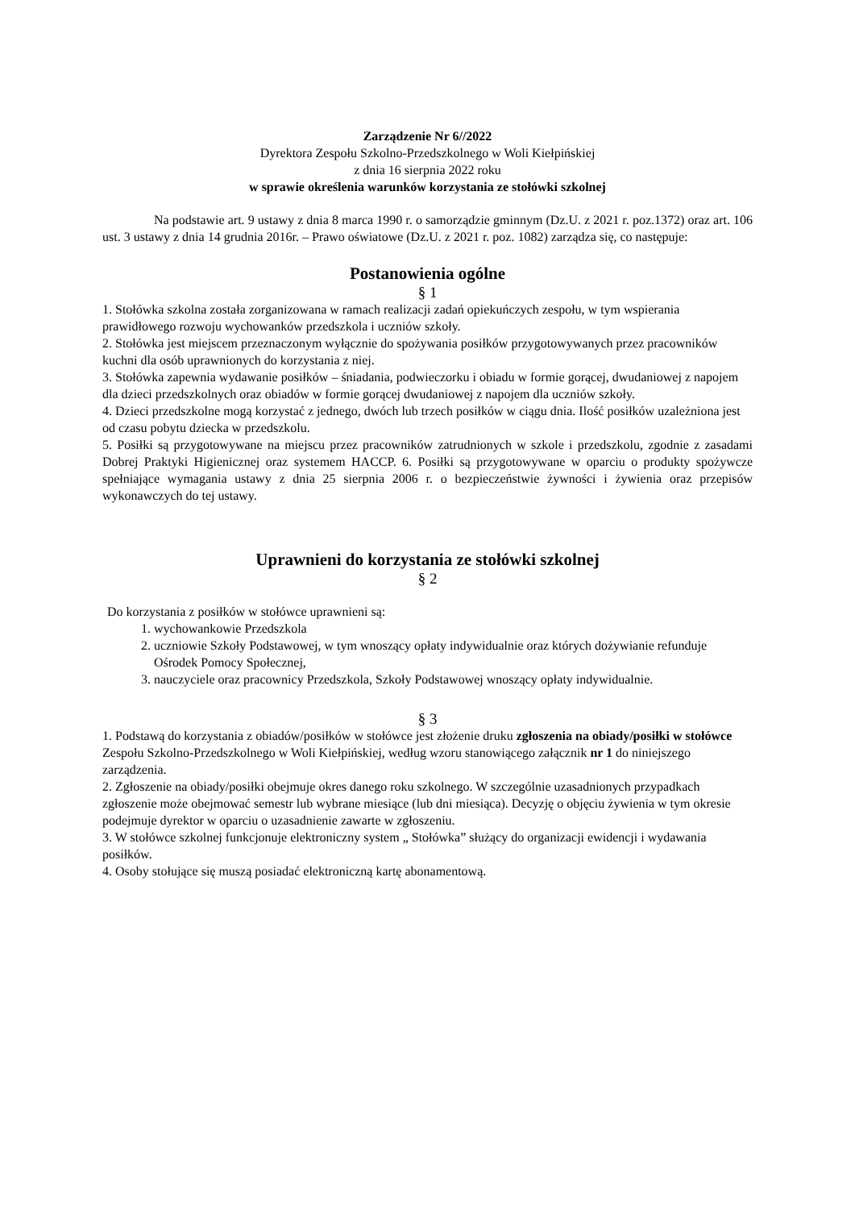Zarządzenie Nr 6//2022
Dyrektora Zespołu Szkolno-Przedszkolnego w Woli Kiełpińskiej
z dnia 16 sierpnia 2022 roku
w sprawie określenia warunków korzystania ze stołówki szkolnej
Na podstawie art. 9 ustawy z dnia 8 marca 1990 r. o samorządzie gminnym (Dz.U. z 2021 r. poz.1372) oraz art. 106 ust. 3 ustawy z dnia 14 grudnia 2016r. – Prawo oświatowe (Dz.U. z 2021 r. poz. 1082) zarządza się, co następuje:
Postanowienia ogólne
§ 1
1. Stołówka szkolna została zorganizowana w ramach realizacji zadań opiekuńczych zespołu, w tym wspierania prawidłowego rozwoju wychowanków przedszkola i uczniów szkoły.
2. Stołówka jest miejscem przeznaczonym wyłącznie do spożywania posiłków przygotowywanych przez pracowników kuchni dla osób uprawnionych do korzystania z niej.
3. Stołówka zapewnia wydawanie posiłków – śniadania, podwieczorku i obiadu w formie gorącej, dwudaniowej z napojem dla dzieci przedszkolnych oraz obiadów w formie gorącej dwudaniowej z napojem dla uczniów szkoły.
4. Dzieci przedszkolne mogą korzystać z jednego, dwóch lub trzech posiłków w ciągu dnia. Ilość posiłków uzależniona jest od czasu pobytu dziecka w przedszkolu.
5. Posiłki są przygotowywane na miejscu przez pracowników zatrudnionych w szkole i przedszkolu, zgodnie z zasadami Dobrej Praktyki Higienicznej oraz systemem HACCP. 6. Posiłki są przygotowywane w oparciu o produkty spożywcze spełniające wymagania ustawy z dnia 25 sierpnia 2006 r. o bezpieczeństwie żywności i żywienia oraz przepisów wykonawczych do tej ustawy.
Uprawnieni do korzystania ze stołówki szkolnej
§ 2
Do korzystania z posiłków w stołówce uprawnieni są:
1. wychowankowie Przedszkola
2. uczniowie Szkoły Podstawowej, w tym wnoszący opłaty indywidualnie oraz których dożywianie refunduje Ośrodek Pomocy Społecznej,
3. nauczyciele oraz pracownicy Przedszkola, Szkoły Podstawowej wnoszący opłaty indywidualnie.
§ 3
1. Podstawą do korzystania z obiadów/posiłków w stołówce jest złożenie druku zgłoszenia na obiady/posiłki w stołówce Zespołu Szkolno-Przedszkolnego w Woli Kiełpińskiej, według wzoru stanowiącego załącznik nr 1 do niniejszego zarządzenia.
2. Zgłoszenie na obiady/posiłki obejmuje okres danego roku szkolnego. W szczególnie uzasadnionych przypadkach zgłoszenie może obejmować semestr lub wybrane miesiące (lub dni miesiąca). Decyzję o objęciu żywienia w tym okresie podejmuje dyrektor w oparciu o uzasadnienie zawarte w zgłoszeniu.
3. W stołówce szkolnej funkcjonuje elektroniczny system „ Stołówka” służący do organizacji ewidencji i wydawania posiłków.
4. Osoby stołujące się muszą posiadać elektroniczną kartę abonamentową.